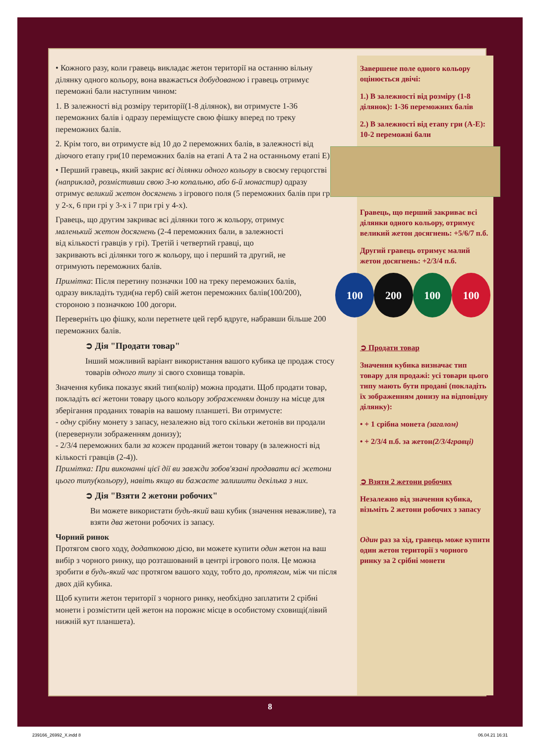• Кожного разу, коли гравець викладає жетон території на останню вільну ділянку одного кольору, вона вважається добудованою і гравець отримує переможні бали наступним чином:
1. В залежності від розміру території(1-8 ділянок), ви отримуєте 1-36 переможних балів і одразу переміщуєте свою фішку вперед по треку переможних балів.
2. Крім того, ви отримуєте від 10 до 2 переможних балів, в залежності від діючого етапу гри(10 переможних балів на етапі A та 2 на останньому етапі E).
• Перший гравець, який закриє всі ділянки одного кольору в своєму герцогстві (наприклад, розмістивши свою 3-ю копальню, або 6-й монастир) одразу отримує великий жетон досягнень з ігрового поля (5 переможних балів при грі у 2-х, 6 при грі у 3-х і 7 при грі у 4-х).
Гравець, що другим закриває всі ділянки того ж кольору, отримує маленький жетон досягнень (2-4 переможних бали, в залежності від кількості гравців у грі). Третій і четвертий гравці, що закривають всі ділянки того ж кольору, що і перший та другий, не отримують переможних балів.
Примітка: Після перетину позначки 100 на треку переможних балів, одразу викладіть туди(на герб) свій жетон переможних балів(100/200), стороною з позначкою 100 догори.
Переверніть цю фішку, коли перетнете цей герб вдруге, набравши більше 200 переможних балів.
➲ Дія "Продати товар"
Інший можливий варіант використання вашого кубика це продаж стосу товарів одного типу зі свого сховища товарів.
Значення кубика показує який тип(колір) можна продати. Щоб продати товар, покладіть всі жетони товару цього кольору зображенням донизу на місце для зберігання проданих товарів на вашому планшеті. Ви отримуєте:
- одну срібну монету з запасу, незалежно від того скільки жетонів ви продали (перевернули зображенням донизу);
- 2/3/4 переможних бали за кожен проданий жетон товару (в залежності від кількості гравців (2-4)).
Примітка: При виконанні цієї дії ви завжди зобов'язані продавати всі жетони цього типу(кольору), навіть якщо ви бажаєте залишити декілька з них.
➲ Дія "Взяти 2 жетони робочих"
Ви можете використати будь-який ваш кубик (значення неважливе), та взяти два жетони робочих із запасу.
Чорний ринок
Протягом свого ходу, додатковою дією, ви можете купити один жетон на ваш вибір з чорного ринку, що розташований в центрі ігрового поля. Це можна зробити в будь-який час протягом вашого ходу, тобто до, протягом, між чи після двох дій кубика.
Щоб купити жетон території з чорного ринку, необхідно заплатити 2 срібні монети і розмістити цей жетон на порожнє місце в особистому сховищі(лівий нижній кут планшета).
Завершене поле одного кольору оцінюється двічі:
1.) В залежності від розміру (1-8 ділянок): 1-36 переможних балів
2.) В залежності від етапу гри (A-E): 10-2 переможні бали
Гравець, що перший закриває всі ділянки одного кольору, отримує великий жетон досягнень: +5/6/7 п.б.
Другий гравець отримує малий жетон досягнень: +2/3/4 п.б.
100 200 100 100
➲ Продати товар
Значення кубика визначає тип товару для продажі: усі товари цього типу мають бути продані (покладіть їх зображенням донизу на відповідну ділянку):
• + 1 срібна монета (загалом)
• + 2/3/4 п.б. за жетон(2/3/4гравці)
➲ Взяти 2 жетони робочих
Незалежно від значення кубика, візьміть 2 жетони робочих з запасу
Один раз за хід, гравець може купити один жетон території з чорного ринку за 2 срібні монети
8
239166_26992_X.indd 8 06.04.21 16:31